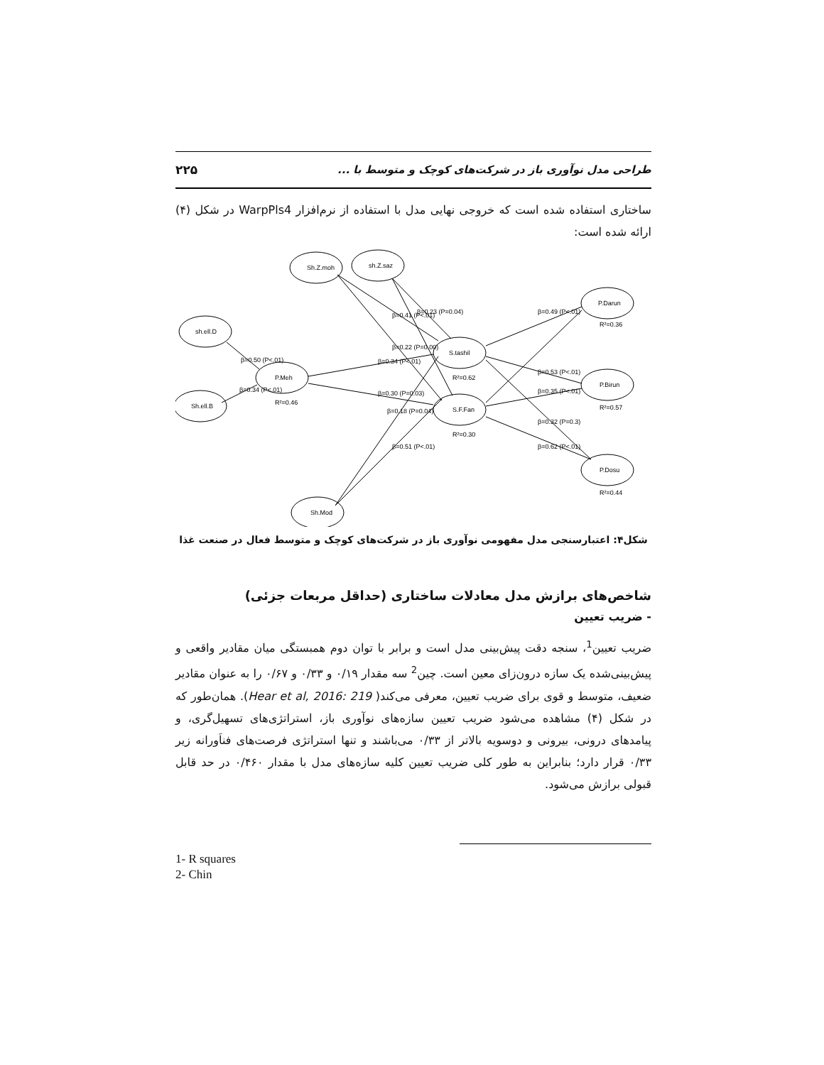طراحی مدل نوآوری باز در شرکت‌های کوچک و متوسط با ... ۲۲۵
ساختاری استفاده شده است که خروجی نهایی مدل با استفاده از نرم‌افزار WarpPls4 در شکل (۴) ارائه شده است:
Sh.Z.moh
sh.Z.saz
sh.ell.D
Sh.ell.B
P.Meh
S.tashil
S.F.Fan
P.Darun
P.Birun
P.Dosu
Sh.Mod
R²=0.46
R²=0.62
R²=0.30
R²=0.36
R²=0.57
R²=0.44
β=0.50 (P<.01)
β=0.34 (P<.01)
β=0.34 (P<.01)
β=0.30 (P=0.03)
β=0.41 (P<.01)
β=0.23 (P=0.04)
β=0.22 (P=0.00)
β=0.18 (P=0.04)
β=0.51 (P<.01)
β=0.49 (P<.01)
β=0.53 (P<.01)
β=0.35 (P<.01)
β=0.32 (P=0.3)
β=0.62 (P<.01)
شکل۴: اعتبارسنجی مدل مفهومی نوآوری باز در شرکت‌های کوچک و متوسط فعال در صنعت غذا
شاخص‌های برازش مدل معادلات ساختاری (حداقل مربعات جزئی)
- ضریب تعیین
ضریب تعیین<sup>1</sup>، سنجه دقت پیش‌بینی مدل است و برابر با توان دوم همبستگی میان مقادیر واقعی و پیش‌بینی‌شده یک سازه درون‌زای معین است. چین<sup>2</sup> سه مقدار ۰/۱۹ و ۰/۳۳ و ۰/۶۷ را به عنوان مقادیر ضعیف، متوسط و قوی برای ضریب تعیین، معرفی می‌کند( Hear et al, 2016: 219). همان‌طور که در شکل (۴) مشاهده می‌شود ضریب تعیین سازه‌های نوآوری باز، استراتژی‌های تسهیل‌گری، و پیامدهای درونی، بیرونی و دوسویه بالاتر از ۰/۳۳ می‌باشند و تنها استراتژی فرصت‌های فناَورانه زیر ۰/۳۳ قرار دارد؛ بنابراین به طور کلی ضریب تعیین کلیه سازه‌های مدل با مقدار ۰/۴۶۰ در حد قابل قبولی برازش می‌شود.
1- R squares
2- Chin